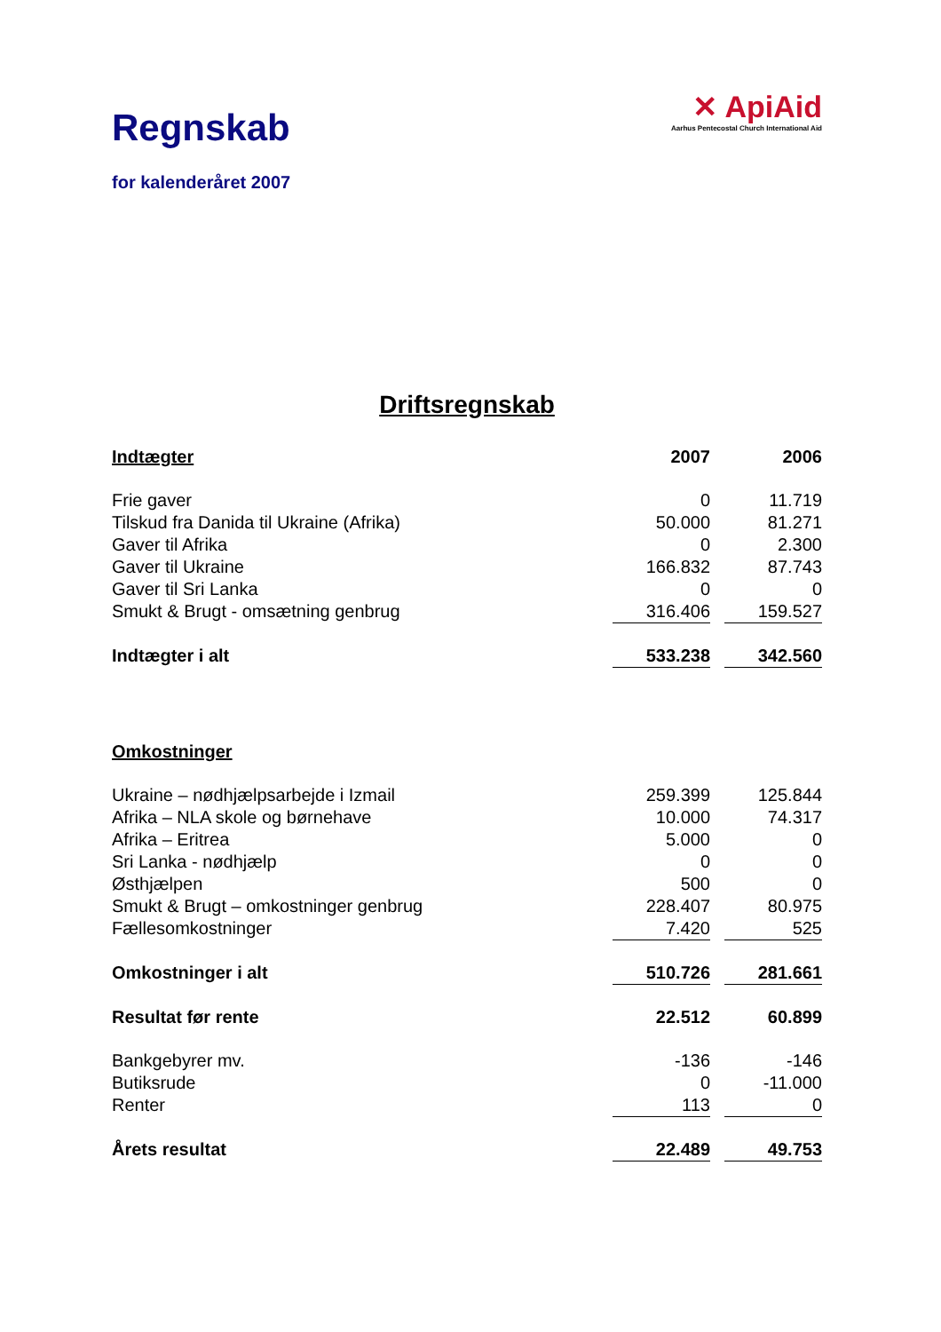Regnskab
for kalenderåret 2007
✕ ApiAid
Aarhus Pentecostal Church International Aid
Driftsregnskab
| Indtægter | 2007 | | 2006 |
| Frie gaver | 0 | | 11.719 |
| Tilskud fra Danida til Ukraine (Afrika) | 50.000 | | 81.271 |
| Gaver til Afrika | 0 | | 2.300 |
| Gaver til Ukraine | 166.832 | | 87.743 |
| Gaver til Sri Lanka | 0 | | 0 |
| Smukt & Brugt - omsætning genbrug | 316.406 | | 159.527 |
| Indtægter i alt | 533.238 | | 342.560 |
| Omkostninger | | | |
| Ukraine – nødhjælpsarbejde i Izmail | 259.399 | | 125.844 |
| Afrika – NLA skole og børnehave | 10.000 | | 74.317 |
| Afrika – Eritrea | 5.000 | | 0 |
| Sri Lanka - nødhjælp | 0 | | 0 |
| Østhjælpen | 500 | | 0 |
| Smukt & Brugt – omkostninger genbrug | 228.407 | | 80.975 |
| Fællesomkostninger | 7.420 | | 525 |
| Omkostninger i alt | 510.726 | | 281.661 |
| Resultat før rente | 22.512 | | 60.899 |
| Bankgebyrer mv. | -136 | | -146 |
| Butiksrude | 0 | | -11.000 |
| Renter | 113 | | 0 |
| Årets resultat | 22.489 | | 49.753 |